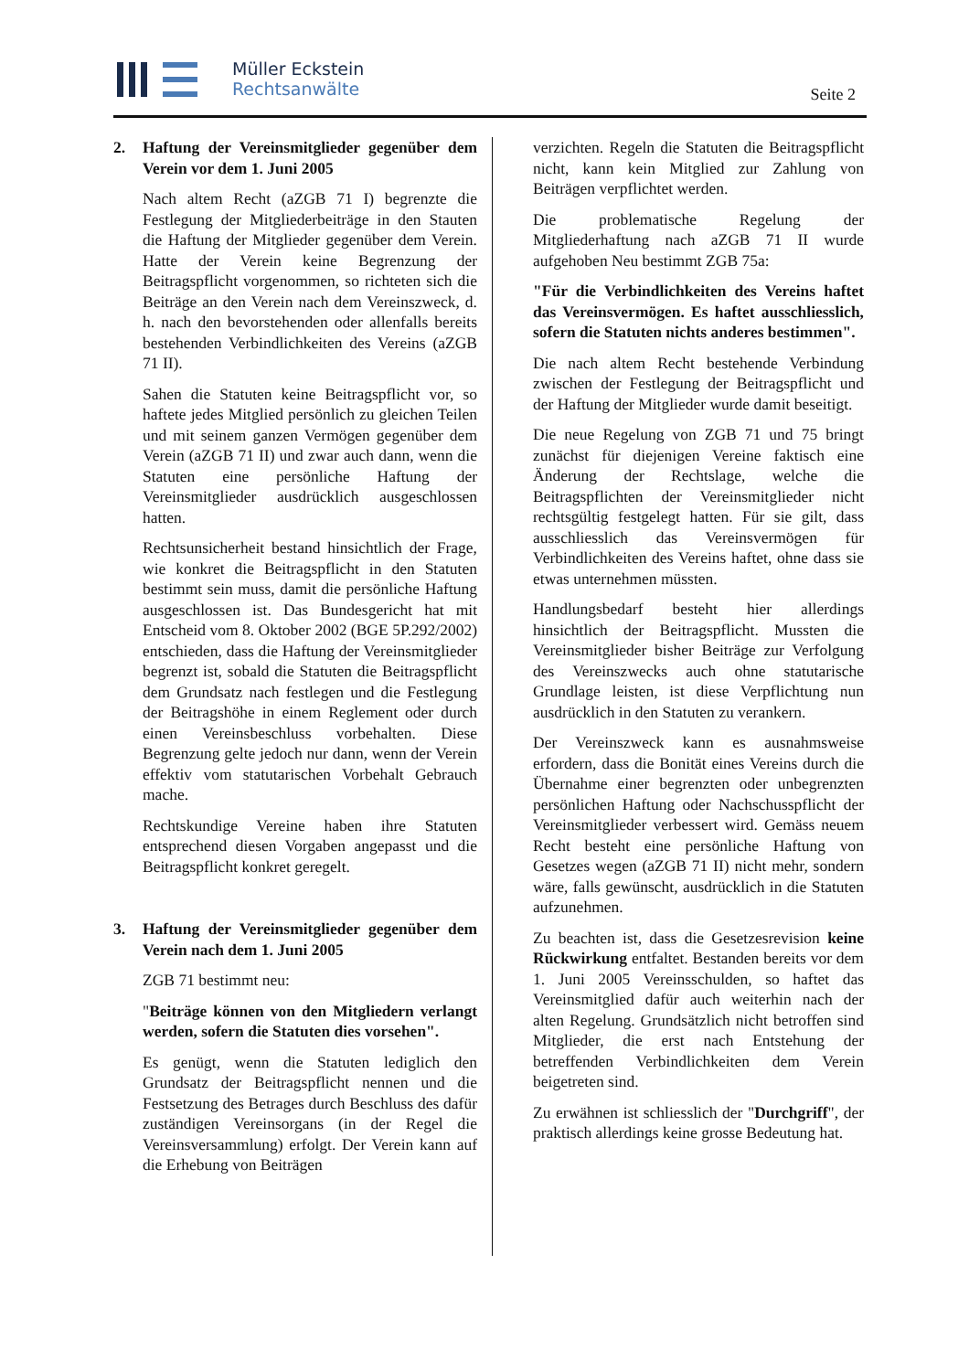Müller Eckstein
Rechtsanwälte
Seite 2
2. Haftung der Vereinsmitglieder gegenüber dem Verein vor dem 1. Juni 2005
Nach altem Recht (aZGB 71 I) begrenzte die Festlegung der Mitgliederbeiträge in den Stauten die Haftung der Mitglieder gegenüber dem Verein. Hatte der Verein keine Begrenzung der Beitragspflicht vorgenommen, so richteten sich die Beiträge an den Verein nach dem Vereinszweck, d. h. nach den bevorstehenden oder allenfalls bereits bestehenden Verbindlichkeiten des Vereins (aZGB 71 II).
Sahen die Statuten keine Beitragspflicht vor, so haftete jedes Mitglied persönlich zu gleichen Teilen und mit seinem ganzen Vermögen gegenüber dem Verein (aZGB 71 II) und zwar auch dann, wenn die Statuten eine persönliche Haftung der Vereinsmitglieder ausdrücklich ausgeschlossen hatten.
Rechtsunsicherheit bestand hinsichtlich der Frage, wie konkret die Beitragspflicht in den Statuten bestimmt sein muss, damit die persönliche Haftung ausgeschlossen ist. Das Bundesgericht hat mit Entscheid vom 8. Oktober 2002 (BGE 5P.292/2002) entschieden, dass die Haftung der Vereinsmitglieder begrenzt ist, sobald die Statuten die Beitragspflicht dem Grundsatz nach festlegen und die Festlegung der Beitragshöhe in einem Reglement oder durch einen Vereinsbeschluss vorbehalten. Diese Begrenzung gelte jedoch nur dann, wenn der Verein effektiv vom statutarischen Vorbehalt Gebrauch mache.
Rechtskundige Vereine haben ihre Statuten entsprechend diesen Vorgaben angepasst und die Beitragspflicht konkret geregelt.
3. Haftung der Vereinsmitglieder gegenüber dem Verein nach dem 1. Juni 2005
ZGB 71 bestimmt neu:
"Beiträge können von den Mitgliedern verlangt werden, sofern die Statuten dies vorsehen".
Es genügt, wenn die Statuten lediglich den Grundsatz der Beitragspflicht nennen und die Festsetzung des Betrages durch Beschluss des dafür zuständigen Vereinsorgans (in der Regel die Vereinsversammlung) erfolgt. Der Verein kann auf die Erhebung von Beiträgen
verzichten. Regeln die Statuten die Beitragspflicht nicht, kann kein Mitglied zur Zahlung von Beiträgen verpflichtet werden.
Die problematische Regelung der Mitgliederhaftung nach aZGB 71 II wurde aufgehoben Neu bestimmt ZGB 75a:
"Für die Verbindlichkeiten des Vereins haftet das Vereinsvermögen. Es haftet ausschliesslich, sofern die Statuten nichts anderes bestimmen".
Die nach altem Recht bestehende Verbindung zwischen der Festlegung der Beitragspflicht und der Haftung der Mitglieder wurde damit beseitigt.
Die neue Regelung von ZGB 71 und 75 bringt zunächst für diejenigen Vereine faktisch eine Änderung der Rechtslage, welche die Beitragspflichten der Vereinsmitglieder nicht rechtsgültig festgelegt hatten. Für sie gilt, dass ausschliesslich das Vereinsvermögen für Verbindlichkeiten des Vereins haftet, ohne dass sie etwas unternehmen müssten.
Handlungsbedarf besteht hier allerdings hinsichtlich der Beitragspflicht. Mussten die Vereinsmitglieder bisher Beiträge zur Verfolgung des Vereinszwecks auch ohne statutarische Grundlage leisten, ist diese Verpflichtung nun ausdrücklich in den Statuten zu verankern.
Der Vereinszweck kann es ausnahmsweise erfordern, dass die Bonität eines Vereins durch die Übernahme einer begrenzten oder unbegrenzten persönlichen Haftung oder Nachschusspflicht der Vereinsmitglieder verbessert wird. Gemäss neuem Recht besteht eine persönliche Haftung von Gesetzes wegen (aZGB 71 II) nicht mehr, sondern wäre, falls gewünscht, ausdrücklich in die Statuten aufzunehmen.
Zu beachten ist, dass die Gesetzesrevision keine Rückwirkung entfaltet. Bestanden bereits vor dem 1. Juni 2005 Vereinsschulden, so haftet das Vereinsmitglied dafür auch weiterhin nach der alten Regelung. Grundsätzlich nicht betroffen sind Mitglieder, die erst nach Entstehung der betreffenden Verbindlichkeiten dem Verein beigetreten sind.
Zu erwähnen ist schliesslich der "Durchgriff", der praktisch allerdings keine grosse Bedeutung hat.